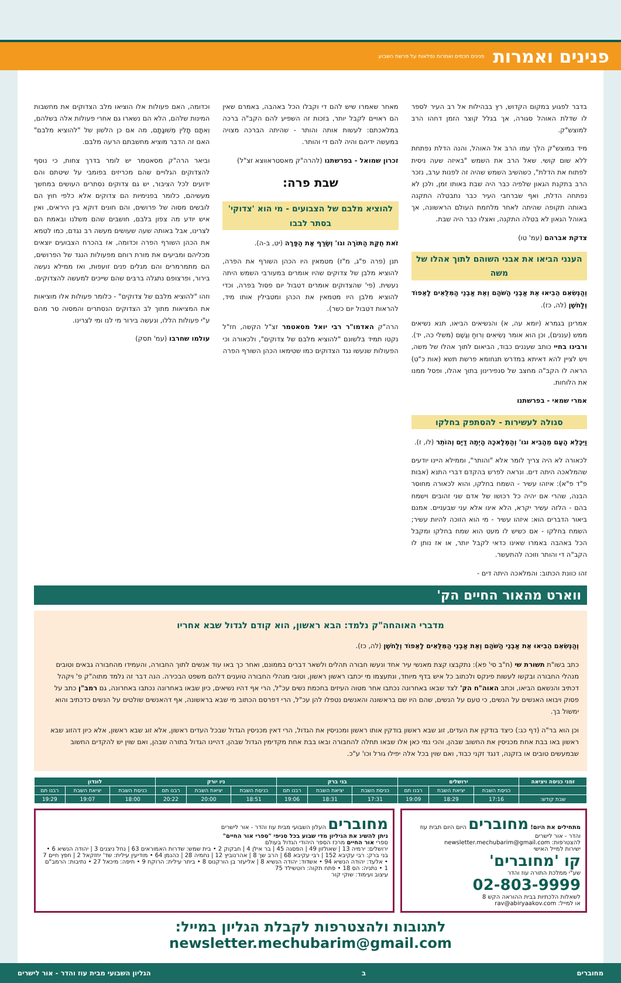פנינים ואמרות
פנינים חכמים ואמרות נפלאות על פרשת השבוע
בדבר לפגוע במקום הקדוש, רץ בבהילות אל רב העיר לספר לו שדלת האוהל סגורה, אך בגלל קוצר הזמן דחהו הרב למוצש"ק.
מיד במוצש"ק הלך עמו הרב אל האוהל, והנה הדלת נפתחת ללא שום קושי. שאל הרב את השמש "באיזה שעה ניסית לפתוח את הדלת", כשהשיב השמש שהיה זה לפנות ערב, נזכר הרב בתקנת הגאון שלפיה כבר היה שבת באותו זמן, ולכן לא נפתחה הדלת, ואף שברחבי העיר כבר נתבטלה התקנה באותה תקופה שהיתה לאחר מלחמת העולם הראשונה, אך באוהל הגאון לא בטלה התקנה, ואצלו כבר היה שבת.
צדקת אברהם (עמ' טו)
הענני הביאו את אבני השוהם לתוך אהלו של משה
וְהַנְּשִׂאִם הֵבִיאוּ אֵת אַבְנֵי הַשֹּׁהַם וְאֵת אַבְנֵי הַמִּלֻּאִים לָאֵפוֹד וְלַחֹשֶׁן (לה, כז).
אמרינן בגמרא (יומא עה, א) והנשיאים הביאו, תנא נשיאים ממש (עננים), וכן הוא אומר נְשִׂיאִים וְרוּחַ וְגֶשֶׁם (משלי כה, יד). ורבינו בחיי כותב שעננים כבוד, הביאום לתוך אהלו של משה, ויש לציין להא דאיתא במדרש תנחומא פרשת תשא (אות כ"ט) הראה לו הקב"ה מחצב של סנפירינון בתוך אהלו, ופסל ממנו את הלוחות.
אמרי שמאי - בפרשתנו
סגולה לעשירות - להסתפק בחלקו
וַיִּכָּלֵא הָעָם מֵהָבִיא וגו' וְהַמְּלָאכָה הָיְתָה דַיָּם וְהוֹתֵר (לו, ז).
לכאורה לא היה צריך לומר אלא "והותר", וממילא היינו יודעים שהמלאכה היתה דים. ונראה לפרש בהקדם דברי התנא (אבות פ"ד פ"א): איזהו עשיר - השמח בחלקו, והוא לכאורה מחוסר הבנה, שהרי אם יהיה כל רכושו של אדם שני זהובים וישמח בהם - הלזה עשיר יקרא, הלא אינו אלא עני שבעניים. אמנם ביאור הדברים הוא: איזהו עשיר - מי הוא הזוכה להיות עשיר; השמח בחלקו - אם כשיש לו מעט הוא שמח בחלקו ומקבל הכל באהבה באמרו שאינו כדאי לקבל יותר, או אז נותן לו הקב"ה די והותר וזוכה להתעשר.
זהו כוונת הכתוב: והמלאכה היתה דים -
מאחר שאמרו שיש להם די וקבלו הכל באהבה, באמרם שאין הם ראויים לקבל יותר, בזכות זה השפיע להם הקב"ה ברכה במלאכתם: לעשות אותה והותר - שהיתה הברכה מצויה במעשה ידיהם והיה להם די והותר.
זכרון שמואל - בפרשתנו (להרה"ק מאסטראווצא זצ"ל)
שבת פרה:
להוציא מלבם של הצבועים - מי הוא 'צדוקי' בסתר לבבו
זֹאת חֻקַּת הַתּוֹרָה וגו' וְשָׂרַף אֶת הַפָּרָה (יט, ב-ה).
תנן (פרה פ"ג, מ"ז) מטמאין היו הכהן השורף את הפרה, להוציא מלבן של צדוקים שהיו אומרים במעורבי השמש היתה נעשית. (פי' שהצדוקים אומרים דטבול יום פסול בפרה, וכדי להוציא מלבן היו מטמאין את הכהן ומטבילין אותו מיד, להראות דטבול יום כשר).
הרה"ק האדמו"ר רבי יואל מסאטמר זצ"ל הקשה, חז"ל נקטו תמיד בלשונם "להוציא מלבם של צדוקים", ולכאורה וכי הפעולות שנעשו נגד הצדוקים כמו שטימאו הכהן השורף הפרה
וכדומה, האם פעולות אלו הוציאו מלב הצדוקים את מחשבות המינות שלהם, הלא הם נשארו גם אחרי פעולות אלה בשלהם, וְאִתָּם תָּלִין מְשׁוּגָתָם, מה אם כן הלשון של "להוציא מלבם" האם זה הדבר מוציא מחשבתם הרעה מלבם.
וביאר הרה"ק מסאטמר יש לומר בדרך צחות, כי נוסף להצדוקים הגלויים שהם מכריזים בפומבי על שיטתם והם ידועים לכל הציבור, יש גם צדוקים נסתרים העושים במחשך מעשיהם, כלומר בפנימיות הם צדוקים אלא כלפי חוץ הם לובשים מסוה של פרושים, והם חונים דוקא בין היראים, ואין איש יודע מה צפון בלבם, חושבים שהם משלנו ובאמת הם לצרינו, אבל באותה שעה שעושים מעשה רב נגדם, כמו לטמא את הכהן השורף הפרה וכדומה, אז בהכרח הצבועים יוצאים מכליהם ומביעים את מורת רוחם מפעולות הנגד של הפרושים, הם מתמרמרים והם מגלים פנים זועפות, ואז ממילא נעשה בירור, ופרצופם נתגלה ברבים שהם שייכים למעשה להצדוקים.
וזהו "להוציא מלבם של צדוקים" - כלומר פעולות אלו מוציאות את המציאות מתוך לב הצדוקים הנסתרים והמסוה סר מהם ע"י פעולות הללו, ונעשה בירור מי לנו ומי לצרינו.
עולמו שחרבו (עמ' תסק)
ווארט מהאור החיים הק'
מדברי האוהחה"ק נלמד: הבא ראשון, הוא קודם לגדול שבא אחריו
וְהַנְּשִׂאִם הֵבִיאוּ אֵת אַבְנֵי הַשֹּׁהַם וְאֵת אַבְנֵי הַמִּלֻּאִים לָאֵפוֹד וְלַחֹשֶׁן (לה, כז).
כתב בשו"ת תשורת שי (ח"ב סי' פא): נתקבצו קצת מאנשי עיר אחד ונעשו חבורה תהלים ולשאר דברים בממונם, ואחר כך באו עוד אנשים לתוך החבורה, והעמידו מהחבורה גבאים וטובים מנהלי החבורה ובקשו לעשות פינקס ולכתוב כל איש בדף מיוחד, ונתעצמו מי יכתבו ראשון ראשון, וטובי מנהלי החבורה טוענים דלהם משפט הבכירה. הנה דבר זה נלמד מתוה"ק פ' ויקהל דכתיב והנשאם הביאו, וכתב האוה"ח הק' לצד שבאו באחרונה נכתבו אחר מטוה העיזים בחכמת נשים עכ"ל, הרי אף דהיו נשיאים, כיון שבאו באחרונה נכתבו באחרונה, גם רמב"ן כתב על פסוק ויבואו האנשים על הנשים, כי טעם על הנשים, שהם היו שם בראשונה והאנשים נטפלו להן עכ"ל, הרי דפרסם הכתוב מי שבא בראשונה, אף דהאנשים שולטים על הנשים כדכתיב והוא ימשול בך.
וכן הוא בר"ה (דף כג:) כיצד בודקין את העדים, זוג שבא ראשון בודקין אותו ראשון ומכניסין את הגדול, הרי דאין מכניסין הגדול שבכל העדים ראשון, אלא זוג שבא ראשון, אלא כיון דהזוג שבא ראשון באו בבת אחת מכניסין את החשוב שבהן, והכי נמי כאן אלו שבאו תחלה להחבורה ובאו בבת אחת מקדימין הגדול שבהן, דהיינו הגדול בתורה שבהן, ואם שוין יש להקדים החשוב שבמעשים טובים או בזקנה, דנגד זקני כבוד, ואם שוין בכל אלה יפילו גורל וכו' ע"כ.
| זמני כניסה ויציאה | ירושלים | | | בני ברק | | | ניו יורק | | | לונדון | | |
| --- | --- | --- | --- | --- | --- | --- | --- | --- | --- | --- | --- | --- |
| | כניסת השבת | יציאת השבת | רבנו תם | כניסת השבת | יציאת השבת | רבנו תם | כניסת השבת | יציאת השבת | רבנו תם | כניסת השבת | יציאת השבת | רבנו תם |
| שבת קודש: | 17:16 | 18:29 | 19:09 | 17:31 | 18:31 | 19:06 | 18:51 | 20:00 | 20:22 | 18:00 | 19:07 | 19:29 |
מתחילים את היום! מחוברים היום היום תבית עוז והדר - אור לישרים
להצטרפות: newsletter.mechubarim@gmail.com
ישירות למייל האישי
קו 'מחוברים'
שע"י ממלכת התורה עוז והדר
02-803-9999
לשאלות הלכתיות בבית ההוראה הקש 8
או למייל: rav@abiryaakov.com
מחוברים העלון השבועי מבית עוז והדר - אור לישרים
ניתן להשיג את הגיליון מדי שבוע בכל סניפי "ספרי אור החיים"
ספרי אור החיים מרכז הספר היהודי הגדול בעולם
ירושלים: ירמיה 13 | שאולזון 49 | הפסגה 45 | בר אילן 4 | חבקוק 2 • בית שמש: שדרות האמוראים 63 | נחל ניצנים 3 | יהודה הנשיא 6 • בני ברק: רבי עקיבא 152 | רבי עקיבא 68 | הרב שך 8 | אהרנוביץ 12 | נחמיה 28 | כהנמן 64 • מודיעין עילית: שד' יחזקאל 2 | חפץ חיים 7 • אלעד: יהודה הנשיא 94 • אשדוד: יהודה הנשיא 8 | אליעזר בן הורקנוס 8 • ביתר עילית: הרוקח 9 • חיפה: מיכאל 27 • נתיבות: הרמב"ם 1 • נתניה: הס 18 • פתח תקוה: רוטשילד 75
עיצוב ועימוד: שוקי קור
לתגובות ולהצטרפות לקבלת הגליון במייל: newsletter.mechubarim@gmail.com
מחוברים ב הגליון השבועי מבית עוז והדר - אור לישרים